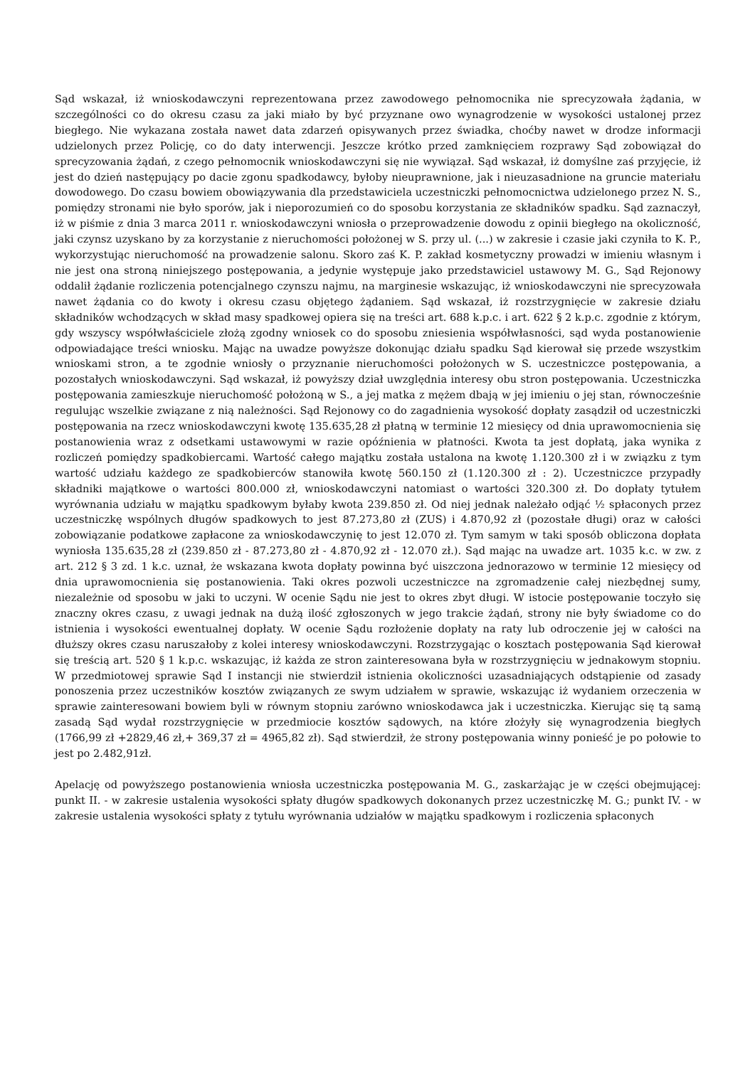Sąd wskazał, iż wnioskodawczyni reprezentowana przez zawodowego pełnomocnika nie sprecyzowała żądania, w szczególności co do okresu czasu za jaki miało by być przyznane owo wynagrodzenie w wysokości ustalonej przez biegłego. Nie wykazana została nawet data zdarzeń opisywanych przez świadka, choćby nawet w drodze informacji udzielonych przez Policję, co do daty interwencji. Jeszcze krótko przed zamknięciem rozprawy Sąd zobowiązał do sprecyzowania żądań, z czego pełnomocnik wnioskodawczyni się nie wywiązał. Sąd wskazał, iż domyślne zaś przyjęcie, iż jest do dzień następujący po dacie zgonu spadkodawcy, byłoby nieuprawnione, jak i nieuzasadnione na gruncie materiału dowodowego. Do czasu bowiem obowiązywania dla przedstawiciela uczestniczki pełnomocnictwa udzielonego przez N. S., pomiędzy stronami nie było sporów, jak i nieporozumień co do sposobu korzystania ze składników spadku. Sąd zaznaczył, iż w piśmie z dnia 3 marca 2011 r. wnioskodawczyni wniosła o przeprowadzenie dowodu z opinii biegłego na okoliczność, jaki czynsz uzyskano by za korzystanie z nieruchomości położonej w S. przy ul. (...) w zakresie i czasie jaki czyniła to K. P., wykorzystując nieruchomość na prowadzenie salonu. Skoro zaś K. P. zakład kosmetyczny prowadzi w imieniu własnym i nie jest ona stroną niniejszego postępowania, a jedynie występuje jako przedstawiciel ustawowy M. G., Sąd Rejonowy oddalił żądanie rozliczenia potencjalnego czynszu najmu, na marginesie wskazując, iż wnioskodawczyni nie sprecyzowała nawet żądania co do kwoty i okresu czasu objętego żądaniem. Sąd wskazał, iż rozstrzygnięcie w zakresie działu składników wchodzących w skład masy spadkowej opiera się na treści art. 688 k.p.c. i art. 622 § 2 k.p.c. zgodnie z którym, gdy wszyscy współwłaściciele złożą zgodny wniosek co do sposobu zniesienia współwłasności, sąd wyda postanowienie odpowiadające treści wniosku. Mając na uwadze powyższe dokonując działu spadku Sąd kierował się przede wszystkim wnioskami stron, a te zgodnie wniosły o przyznanie nieruchomości położonych w S. uczestniczce postępowania, a pozostałych wnioskodawczyni. Sąd wskazał, iż powyższy dział uwzględnia interesy obu stron postępowania. Uczestniczka postępowania zamieszkuje nieruchomość położoną w S., a jej matka z mężem dbają w jej imieniu o jej stan, równocześnie regulując wszelkie związane z nią należności. Sąd Rejonowy co do zagadnienia wysokość dopłaty zasądził od uczestniczki postępowania na rzecz wnioskodawczyni kwotę 135.635,28 zł płatną w terminie 12 miesięcy od dnia uprawomocnienia się postanowienia wraz z odsetkami ustawowymi w razie opóźnienia w płatności. Kwota ta jest dopłatą, jaka wynika z rozliczeń pomiędzy spadkobiercami. Wartość całego majątku została ustalona na kwotę 1.120.300 zł i w związku z tym wartość udziału każdego ze spadkobierców stanowiła kwotę 560.150 zł (1.120.300 zł : 2). Uczestniczce przypadły składniki majątkowe o wartości 800.000 zł, wnioskodawczyni natomiast o wartości 320.300 zł. Do dopłaty tytułem wyrównania udziału w majątku spadkowym byłaby kwota 239.850 zł. Od niej jednak należało odjąć ½ spłaconych przez uczestniczkę wspólnych długów spadkowych to jest 87.273,80 zł (ZUS) i 4.870,92 zł (pozostałe długi) oraz w całości zobowiązanie podatkowe zapłacone za wnioskodawczynię to jest 12.070 zł. Tym samym w taki sposób obliczona dopłata wyniosła 135.635,28 zł (239.850 zł - 87.273,80 zł - 4.870,92 zł - 12.070 zł.). Sąd mając na uwadze art. 1035 k.c. w zw. z art. 212 § 3 zd. 1 k.c. uznał, że wskazana kwota dopłaty powinna być uiszczona jednorazowo w terminie 12 miesięcy od dnia uprawomocnienia się postanowienia. Taki okres pozwoli uczestniczce na zgromadzenie całej niezbędnej sumy, niezależnie od sposobu w jaki to uczyni. W ocenie Sądu nie jest to okres zbyt długi. W istocie postępowanie toczyło się znaczny okres czasu, z uwagi jednak na dużą ilość zgłoszonych w jego trakcie żądań, strony nie były świadome co do istnienia i wysokości ewentualnej dopłaty. W ocenie Sądu rozłożenie dopłaty na raty lub odroczenie jej w całości na dłuższy okres czasu naruszałoby z kolei interesy wnioskodawczyni. Rozstrzygając o kosztach postępowania Sąd kierował się treścią art. 520 § 1 k.p.c. wskazując, iż każda ze stron zainteresowana była w rozstrzygnięciu w jednakowym stopniu. W przedmiotowej sprawie Sąd I instancji nie stwierdził istnienia okoliczności uzasadniających odstąpienie od zasady ponoszenia przez uczestników kosztów związanych ze swym udziałem w sprawie, wskazując iż wydaniem orzeczenia w sprawie zainteresowani bowiem byli w równym stopniu zarówno wnioskodawca jak i uczestniczka. Kierując się tą samą zasadą Sąd wydał rozstrzygnięcie w przedmiocie kosztów sądowych, na które złożyły się wynagrodzenia biegłych (1766,99 zł +2829,46 zł,+ 369,37 zł = 4965,82 zł). Sąd stwierdził, że strony postępowania winny ponieść je po połowie to jest po 2.482,91zł.
Apelację od powyższego postanowienia wniosła uczestniczka postępowania M. G., zaskarżając je w części obejmującej: punkt II. - w zakresie ustalenia wysokości spłaty długów spadkowych dokonanych przez uczestniczkę M. G.; punkt IV. - w zakresie ustalenia wysokości spłaty z tytułu wyrównania udziałów w majątku spadkowym i rozliczenia spłaconych